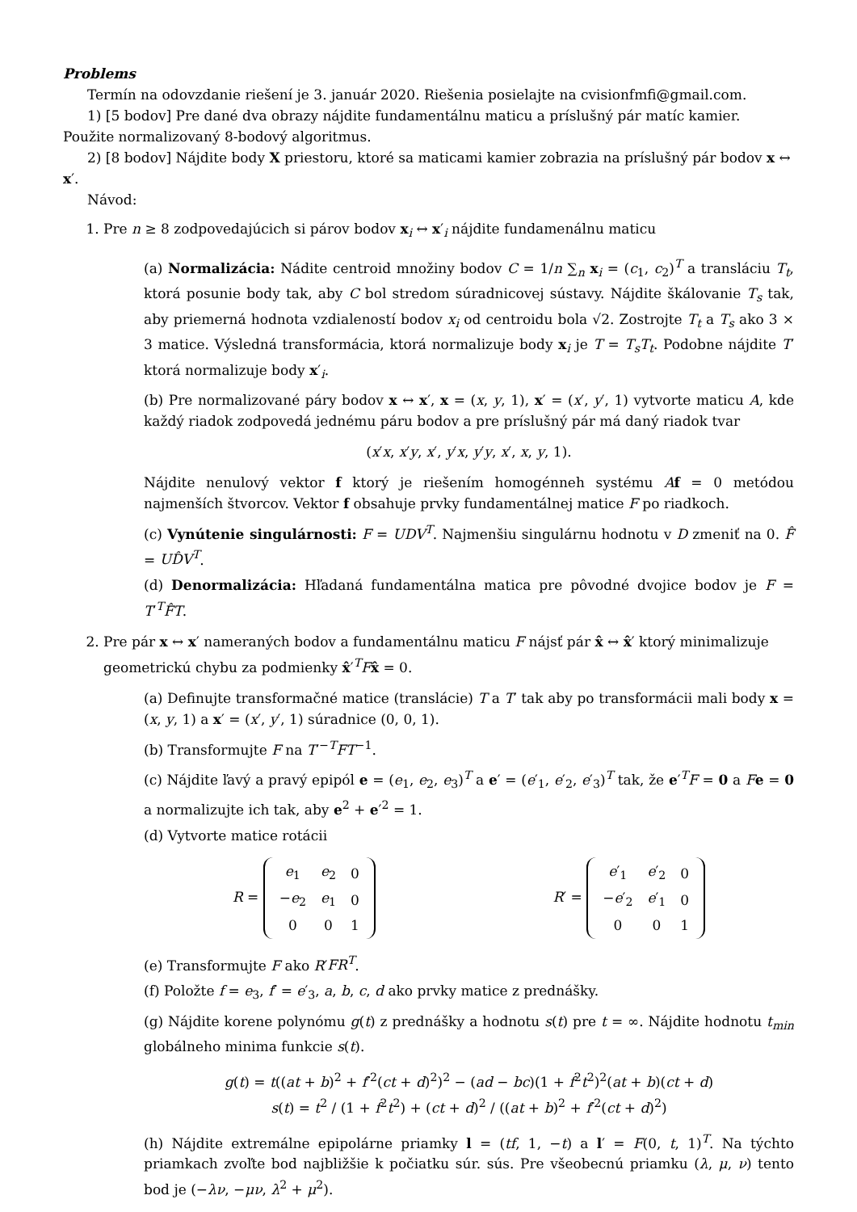Problems
Termín na odovzdanie riešení je 3. január 2020. Riešenia posielajte na cvisionfmfi@gmail.com.
1) [5 bodov] Pre dané dva obrazy nájdite fundamentálnu maticu a príslušný pár matíc kamier. Použite normalizovaný 8-bodový algoritmus.
2) [8 bodov] Nájdite body X priestoru, ktoré sa maticami kamier zobrazia na príslušný pár bodov x ↔ x′.
Návod:
1. Pre n ≥ 8 zodpovedajúcich si párov bodov x<sub>i</sub> ↔ x′<sub>i</sub> nájdite fundamenálnu maticu
(a) Normalizácia: Nádite centroid množiny bodov C = 1/n ∑<sub>n</sub> x<sub>i</sub> = (c<sub>1</sub>, c<sub>2</sub>)<sup>T</sup> a transláciu T<sub>t</sub>, ktorá posunie body tak, aby C bol stredom súradnicovej sústavy. Nájdite škálovanie T<sub>s</sub> tak, aby priemerná hodnota vzdialeností bodov x<sub>i</sub> od centroidu bola √2. Zostrojte T<sub>t</sub> a T<sub>s</sub> ako 3 × 3 matice. Výsledná transformácia, ktorá normalizuje body x<sub>i</sub> je T = T<sub>s</sub>T<sub>t</sub>. Podobne nájdite T′ ktorá normalizuje body x′<sub>i</sub>.
(b) Pre normalizované páry bodov x ↔ x′, x = (x, y, 1), x′ = (x′, y′, 1) vytvorte maticu A, kde každý riadok zodpovedá jednému páru bodov a pre príslušný pár má daný riadok tvar
(x′x, x′y, x′, y′x, y′y, x′, x, y, 1).
Nájdite nenulový vektor f ktorý je riešením homogénneh systému Af = 0 metódou najmenších štvorcov. Vektor f obsahuje prvky fundamentálnej matice F po riadkoch.
(c) Vynútenie singulárnosti: F = UDV<sup>T</sup>. Najmenšiu singulárnu hodnotu v D zmeniť na 0. F̂ = UD̂V<sup>T</sup>.
(d) Denormalizácia: Hľadaná fundamentálna matica pre pôvodné dvojice bodov je F = T′<sup>T</sup>F̂T.
2. Pre pár x ↔ x′ nameraných bodov a fundamentálnu maticu F nájsť pár x̂ ↔ x̂′ ktorý minimalizuje geometrickú chybu za podmienky x̂′<sup>T</sup>Fx̂ = 0.
(a) Definujte transformačné matice (translácie) T a T′ tak aby po transformácii mali body x = (x, y, 1) a x′ = (x′, y′, 1) súradnice (0, 0, 1).
(b) Transformujte F na T′<sup>−T</sup>FT<sup>−1</sup>.
(c) Nájdite ľavý a pravý epipól e = (e<sub>1</sub>, e<sub>2</sub>, e<sub>3</sub>)<sup>T</sup> a e′ = (e′<sub>1</sub>, e′<sub>2</sub>, e′<sub>3</sub>)<sup>T</sup> tak, že e′<sup>T</sup>F = 0 a Fe = 0 a normalizujte ich tak, aby e<sup>2</sup> + e′<sup>2</sup> = 1.
(d) Vytvorte matice rotácii
R =
| e<sub>1</sub> | e<sub>2</sub> | 0 |
| − e<sub>2</sub> | e<sub>1</sub> | 0 |
| 0 | 0 | 1 |
R′ =
| e ′<sub>1</sub> | e ′<sub>2</sub> | 0 |
| − e ′<sub>2</sub> | e ′<sub>1</sub> | 0 |
| 0 | 0 | 1 |
(e) Transformujte F ako R′FR<sup>T</sup>.
(f) Položte f = e<sub>3</sub>, f′ = e′<sub>3</sub>, a, b, c, d ako prvky matice z prednášky.
(g) Nájdite korene polynómu g(t) z prednášky a hodnotu s(t) pre t = ∞. Nájdite hodnotu t<sub>min</sub> globálneho minima funkcie s(t).
g(t) = t((at + b)<sup>2</sup> + f′<sup>2</sup>(ct + d)<sup>2</sup>)<sup>2</sup> − (ad − bc)(1 + f<sup>2</sup>t<sup>2</sup>)<sup>2</sup>(at + b)(ct + d)
s(t) = t<sup>2</sup> / (1 + f<sup>2</sup>t<sup>2</sup>) + (ct + d)<sup>2</sup> / ((at + b)<sup>2</sup> + f′<sup>2</sup>(ct + d)<sup>2</sup>)
(h) Nájdite extremálne epipolárne priamky l = (tf, 1, −t) a l′ = F(0, t, 1)<sup>T</sup>. Na týchto priamkach zvoľte bod najbližšie k počiatku súr. sús. Pre všeobecnú priamku (λ, μ, ν) tento bod je (−λν, −μν, λ<sup>2</sup> + μ<sup>2</sup>).